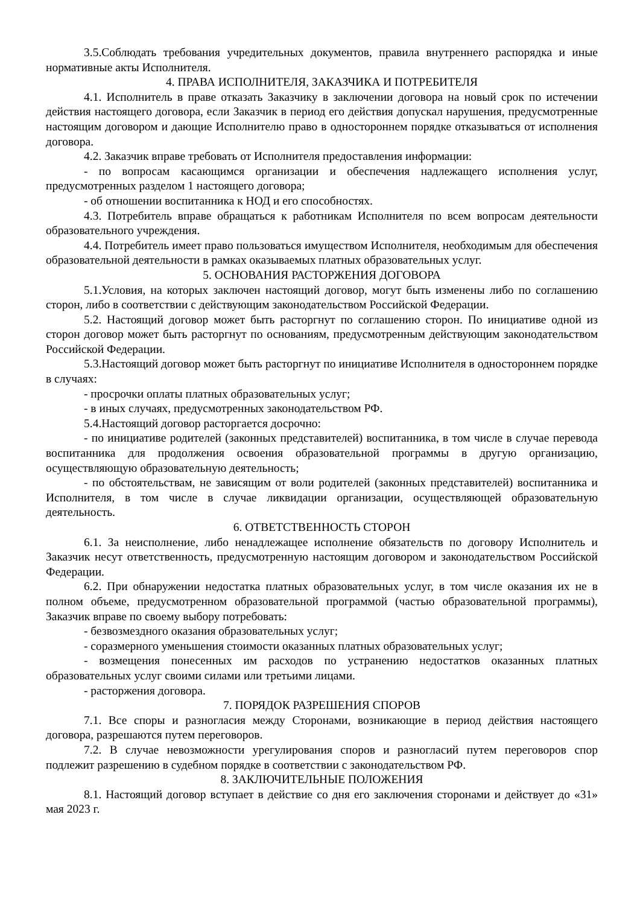3.5.Соблюдать требования учредительных документов, правила внутреннего распорядка и иные нормативные акты Исполнителя.
4. ПРАВА ИСПОЛНИТЕЛЯ, ЗАКАЗЧИКА И ПОТРЕБИТЕЛЯ
4.1. Исполнитель в праве отказать Заказчику в заключении договора на новый срок по истечении действия настоящего договора, если Заказчик в период его действия допускал нарушения, предусмотренные настоящим договором и дающие Исполнителю право в одностороннем порядке отказываться от исполнения договора.
4.2. Заказчик вправе требовать от Исполнителя предоставления информации:
- по вопросам касающимся организации и обеспечения надлежащего исполнения услуг, предусмотренных разделом 1 настоящего договора;
- об отношении воспитанника к НОД и его способностях.
4.3. Потребитель вправе обращаться к работникам Исполнителя по всем вопросам деятельности образовательного учреждения.
4.4. Потребитель имеет право пользоваться имуществом Исполнителя, необходимым для обеспечения образовательной деятельности в рамках оказываемых платных образовательных услуг.
5. ОСНОВАНИЯ РАСТОРЖЕНИЯ ДОГОВОРА
5.1.Условия, на которых заключен настоящий договор, могут быть изменены либо по соглашению сторон, либо в соответствии с действующим законодательством Российской Федерации.
5.2. Настоящий договор может быть расторгнут по соглашению сторон. По инициативе одной из сторон договор может быть расторгнут по основаниям, предусмотренным действующим законодательством Российской Федерации.
5.3.Настоящий договор может быть расторгнут по инициативе Исполнителя в одностороннем порядке в случаях:
- просрочки оплаты платных образовательных услуг;
- в иных случаях, предусмотренных законодательством РФ.
5.4.Настоящий договор расторгается досрочно:
- по инициативе родителей (законных представителей) воспитанника, в том числе в случае перевода воспитанника для продолжения освоения образовательной программы в другую организацию, осуществляющую образовательную деятельность;
- по обстоятельствам, не зависящим от воли родителей (законных представителей) воспитанника и Исполнителя, в том числе в случае ликвидации организации, осуществляющей образовательную деятельность.
6. ОТВЕТСТВЕННОСТЬ СТОРОН
6.1. За неисполнение, либо ненадлежащее исполнение обязательств по договору Исполнитель и Заказчик несут ответственность, предусмотренную настоящим договором и законодательством Российской Федерации.
6.2. При обнаружении недостатка платных образовательных услуг, в том числе оказания их не в полном объеме, предусмотренном образовательной программой (частью образовательной программы), Заказчик вправе по своему выбору потребовать:
- безвозмездного оказания образовательных услуг;
- соразмерного уменьшения стоимости оказанных платных образовательных услуг;
- возмещения понесенных им расходов по устранению недостатков оказанных платных образовательных услуг своими силами или третьими лицами.
- расторжения договора.
7. ПОРЯДОК РАЗРЕШЕНИЯ СПОРОВ
7.1. Все споры и разногласия между Сторонами, возникающие в период действия настоящего договора, разрешаются путем переговоров.
7.2. В случае невозможности урегулирования споров и разногласий путем переговоров спор подлежит разрешению в судебном порядке в соответствии с законодательством РФ.
8. ЗАКЛЮЧИТЕЛЬНЫЕ ПОЛОЖЕНИЯ
8.1. Настоящий договор вступает в действие со дня его заключения сторонами и действует до «31» мая 2023 г.